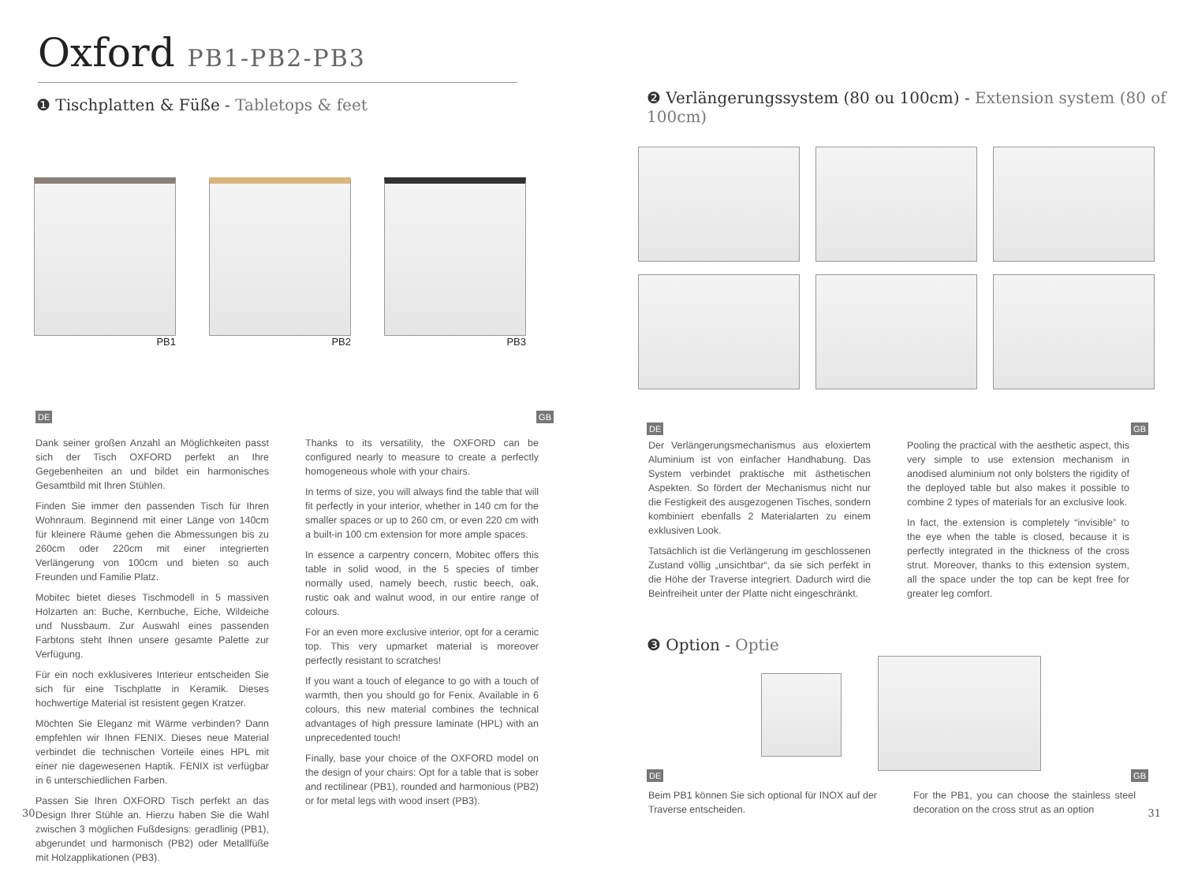Oxford PB1-PB2-PB3
❶ Tischplatten & Füße - Tabletops & feet
PB1 PB2 PB3
DE GB
Dank seiner großen Anzahl an Möglichkeiten passt sich der Tisch OXFORD perfekt an Ihre Gegebenheiten an und bildet ein harmonisches Gesamtbild mit Ihren Stühlen.
Finden Sie immer den passenden Tisch für Ihren Wohnraum. Beginnend mit einer Länge von 140cm für kleinere Räume gehen die Abmessungen bis zu 260cm oder 220cm mit einer integrierten Verlängerung von 100cm und bieten so auch Freunden und Familie Platz.
Mobitec bietet dieses Tischmodell in 5 massiven Holzarten an: Buche, Kernbuche, Eiche, Wildeiche und Nussbaum. Zur Auswahl eines passenden Farbtons steht Ihnen unsere gesamte Palette zur Verfügung.
Für ein noch exklusiveres Interieur entscheiden Sie sich für eine Tischplatte in Keramik. Dieses hochwertige Material ist resistent gegen Kratzer.
Möchten Sie Eleganz mit Wärme verbinden? Dann empfehlen wir Ihnen FENIX. Dieses neue Material verbindet die technischen Vorteile eines HPL mit einer nie dagewesenen Haptik. FENIX ist verfügbar in 6 unterschiedlichen Farben.
Passen Sie Ihren OXFORD Tisch perfekt an das Design Ihrer Stühle an. Hierzu haben Sie die Wahl zwischen 3 möglichen Fußdesigns: geradlinig (PB1), abgerundet und harmonisch (PB2) oder Metallfüße mit Holzapplikationen (PB3).
Thanks to its versatility, the OXFORD can be configured nearly to measure to create a perfectly homogeneous whole with your chairs.
In terms of size, you will always find the table that will fit perfectly in your interior, whether in 140 cm for the smaller spaces or up to 260 cm, or even 220 cm with a built-in 100 cm extension for more ample spaces.
In essence a carpentry concern, Mobitec offers this table in solid wood, in the 5 species of timber normally used, namely beech, rustic beech, oak, rustic oak and walnut wood, in our entire range of colours.
For an even more exclusive interior, opt for a ceramic top. This very upmarket material is moreover perfectly resistant to scratches!
If you want a touch of elegance to go with a touch of warmth, then you should go for Fenix. Available in 6 colours, this new material combines the technical advantages of high pressure laminate (HPL) with an unprecedented touch!
Finally, base your choice of the OXFORD model on the design of your chairs: Opt for a table that is sober and rectilinear (PB1), rounded and harmonious (PB2) or for metal legs with wood insert (PB3).
30
❷ Verlängerungssystem (80 ou 100cm) - Extension system (80 of 100cm)
DE GB
Der Verlängerungsmechanismus aus eloxiertem Aluminium ist von einfacher Handhabung. Das System verbindet praktische mit ästhetischen Aspekten. So fördert der Mechanismus nicht nur die Festigkeit des ausgezogenen Tisches, sondern kombiniert ebenfalls 2 Materialarten zu einem exklusiven Look.
Tatsächlich ist die Verlängerung im geschlossenen Zustand völlig „unsichtbar“, da sie sich perfekt in die Höhe der Traverse integriert. Dadurch wird die Beinfreiheit unter der Platte nicht eingeschränkt.
Pooling the practical with the aesthetic aspect, this very simple to use extension mechanism in anodised aluminium not only bolsters the rigidity of the deployed table but also makes it possible to combine 2 types of materials for an exclusive look.
In fact, the extension is completely “invisible” to the eye when the table is closed, because it is perfectly integrated in the thickness of the cross strut. Moreover, thanks to this extension system, all the space under the top can be kept free for greater leg comfort.
❸ Option - Optie
DE GB
Beim PB1 können Sie sich optional für INOX auf der Traverse entscheiden.
For the PB1, you can choose the stainless steel decoration on the cross strut as an option
31